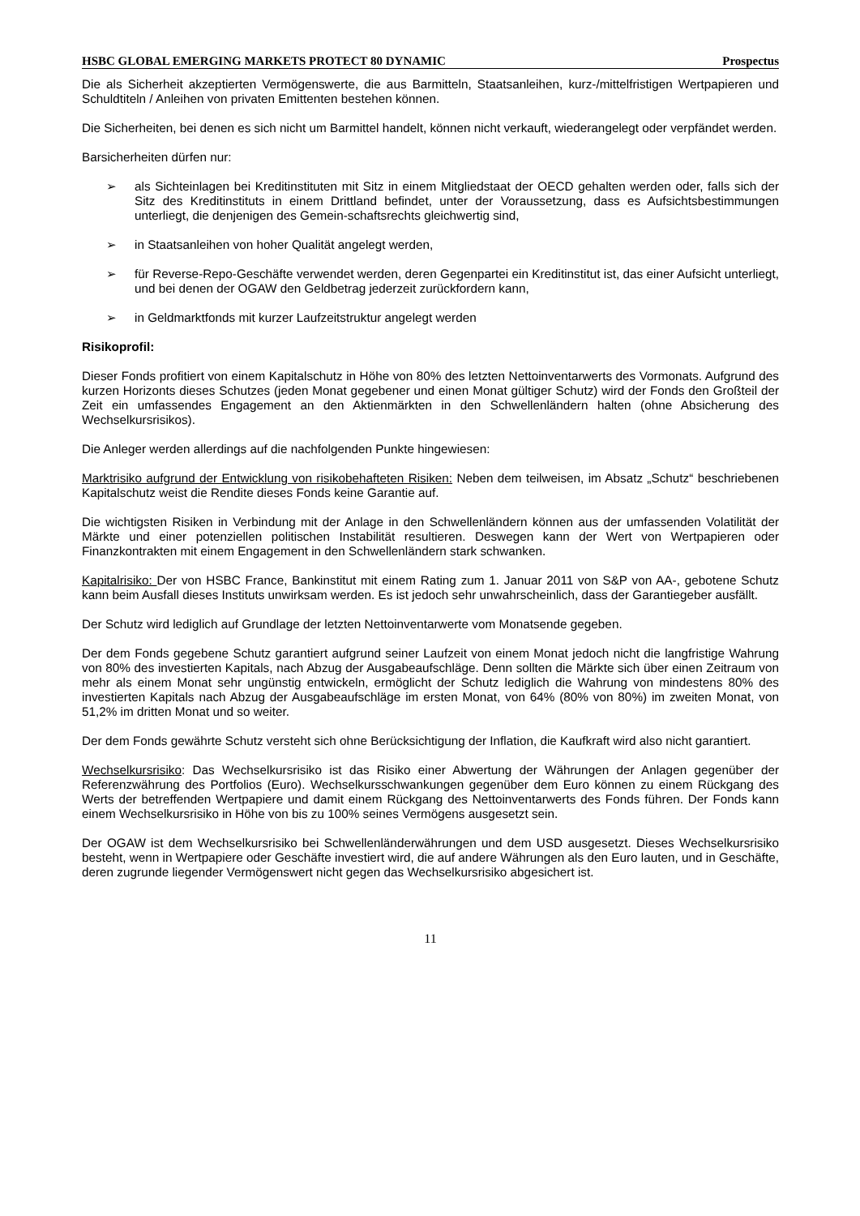HSBC GLOBAL EMERGING MARKETS PROTECT 80 DYNAMIC Prospectus
Die als Sicherheit akzeptierten Vermögenswerte, die aus Barmitteln, Staatsanleihen, kurz-/mittelfristigen Wertpapieren und Schuldtiteln / Anleihen von privaten Emittenten bestehen können.
Die Sicherheiten, bei denen es sich nicht um Barmittel handelt, können nicht verkauft, wiederangelegt oder verpfändet werden.
Barsicherheiten dürfen nur:
➢ als Sichteinlagen bei Kreditinstituten mit Sitz in einem Mitgliedstaat der OECD gehalten werden oder, falls sich der Sitz des Kreditinstituts in einem Drittland befindet, unter der Voraussetzung, dass es Aufsichtsbestimmungen unterliegt, die denjenigen des Gemein-schaftsrechts gleichwertig sind,
➢ in Staatsanleihen von hoher Qualität angelegt werden,
➢ für Reverse-Repo-Geschäfte verwendet werden, deren Gegenpartei ein Kreditinstitut ist, das einer Aufsicht unterliegt, und bei denen der OGAW den Geldbetrag jederzeit zurückfordern kann,
➢ in Geldmarktfonds mit kurzer Laufzeitstruktur angelegt werden
Risikoprofil:
Dieser Fonds profitiert von einem Kapitalschutz in Höhe von 80% des letzten Nettoinventarwerts des Vormonats. Aufgrund des kurzen Horizonts dieses Schutzes (jeden Monat gegebener und einen Monat gültiger Schutz) wird der Fonds den Großteil der Zeit ein umfassendes Engagement an den Aktienmärkten in den Schwellenländern halten (ohne Absicherung des Wechselkursrisikos).
Die Anleger werden allerdings auf die nachfolgenden Punkte hingewiesen:
Marktrisiko aufgrund der Entwicklung von risikobehafteten Risiken: Neben dem teilweisen, im Absatz „Schutz“ beschriebenen Kapitalschutz weist die Rendite dieses Fonds keine Garantie auf.
Die wichtigsten Risiken in Verbindung mit der Anlage in den Schwellenländern können aus der umfassenden Volatilität der Märkte und einer potenziellen politischen Instabilität resultieren. Deswegen kann der Wert von Wertpapieren oder Finanzkontrakten mit einem Engagement in den Schwellenländern stark schwanken.
Kapitalrisiko: Der von HSBC France, Bankinstitut mit einem Rating zum 1. Januar 2011 von S&P von AA-, gebotene Schutz kann beim Ausfall dieses Instituts unwirksam werden. Es ist jedoch sehr unwahrscheinlich, dass der Garantiegeber ausfällt.
Der Schutz wird lediglich auf Grundlage der letzten Nettoinventarwerte vom Monatsende gegeben.
Der dem Fonds gegebene Schutz garantiert aufgrund seiner Laufzeit von einem Monat jedoch nicht die langfristige Wahrung von 80% des investierten Kapitals, nach Abzug der Ausgabeaufschläge. Denn sollten die Märkte sich über einen Zeitraum von mehr als einem Monat sehr ungünstig entwickeln, ermöglicht der Schutz lediglich die Wahrung von mindestens 80% des investierten Kapitals nach Abzug der Ausgabeaufschläge im ersten Monat, von 64% (80% von 80%) im zweiten Monat, von 51,2% im dritten Monat und so weiter.
Der dem Fonds gewährte Schutz versteht sich ohne Berücksichtigung der Inflation, die Kaufkraft wird also nicht garantiert.
Wechselkursrisiko: Das Wechselkursrisiko ist das Risiko einer Abwertung der Währungen der Anlagen gegenüber der Referenzwährung des Portfolios (Euro). Wechselkursschwankungen gegenüber dem Euro können zu einem Rückgang des Werts der betreffenden Wertpapiere und damit einem Rückgang des Nettoinventarwerts des Fonds führen. Der Fonds kann einem Wechselkursrisiko in Höhe von bis zu 100% seines Vermögens ausgesetzt sein.
Der OGAW ist dem Wechselkursrisiko bei Schwellenländerwährungen und dem USD ausgesetzt. Dieses Wechselkursrisiko besteht, wenn in Wertpapiere oder Geschäfte investiert wird, die auf andere Währungen als den Euro lauten, und in Geschäfte, deren zugrunde liegender Vermögenswert nicht gegen das Wechselkursrisiko abgesichert ist.
11